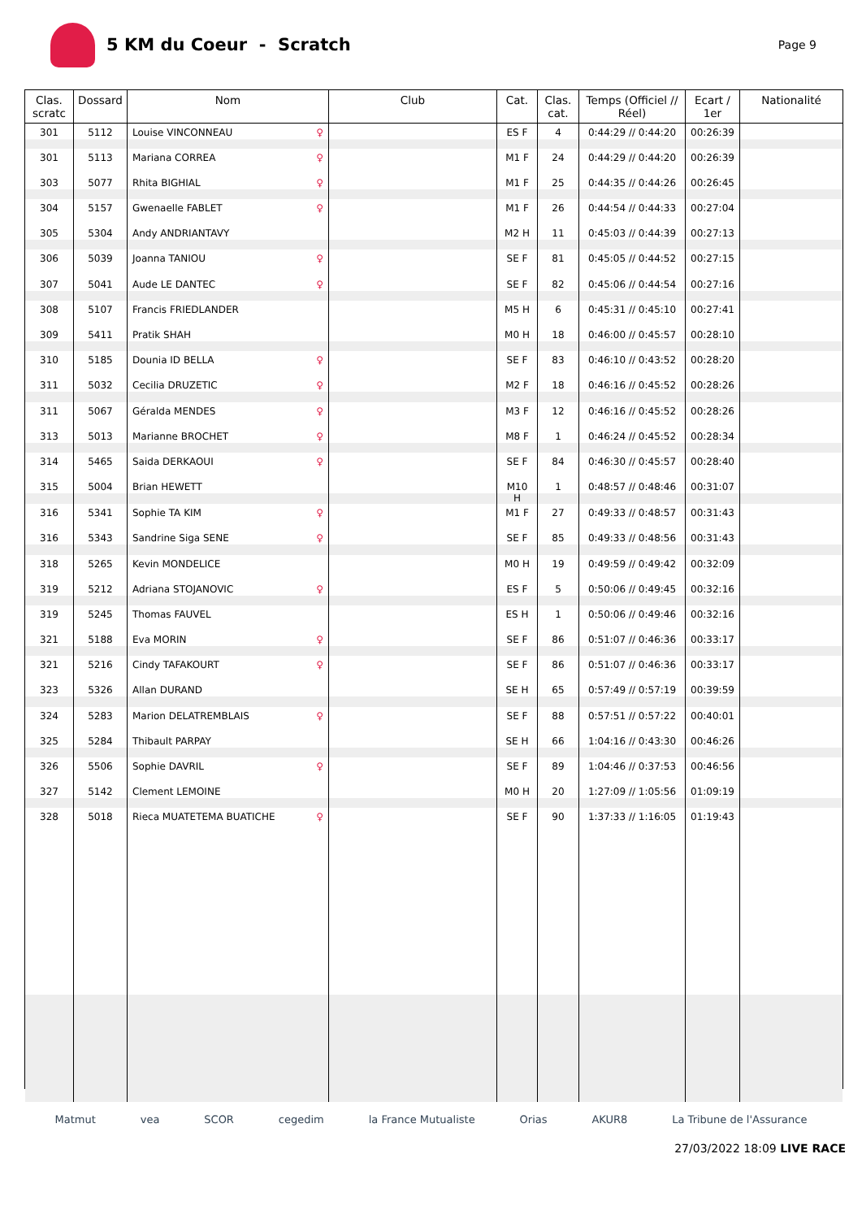5 KM du Coeur - Scratch
Page 9
| Clas. scratc | Dossard | Nom | Club | Cat. | Clas. cat. | Temps (Officiel // Réel) | Ecart / 1er | Nationalité |
| --- | --- | --- | --- | --- | --- | --- | --- | --- |
| 301 | 5112 | Louise VINCONNEAU ♀ | | ES F | 4 | 0:44:29 // 0:44:20 | 00:26:39 | |
| 301 | 5113 | Mariana CORREA ♀ | | M1 F | 24 | 0:44:29 // 0:44:20 | 00:26:39 | |
| 303 | 5077 | Rhita BIGHIAL ♀ | | M1 F | 25 | 0:44:35 // 0:44:26 | 00:26:45 | |
| 304 | 5157 | Gwenaelle FABLET ♀ | | M1 F | 26 | 0:44:54 // 0:44:33 | 00:27:04 | |
| 305 | 5304 | Andy ANDRIANTAVY | | M2 H | 11 | 0:45:03 // 0:44:39 | 00:27:13 | |
| 306 | 5039 | Joanna TANIOU ♀ | | SE F | 81 | 0:45:05 // 0:44:52 | 00:27:15 | |
| 307 | 5041 | Aude LE DANTEC ♀ | | SE F | 82 | 0:45:06 // 0:44:54 | 00:27:16 | |
| 308 | 5107 | Francis FRIEDLANDER | | M5 H | 6 | 0:45:31 // 0:45:10 | 00:27:41 | |
| 309 | 5411 | Pratik SHAH | | M0 H | 18 | 0:46:00 // 0:45:57 | 00:28:10 | |
| 310 | 5185 | Dounia ID BELLA ♀ | | SE F | 83 | 0:46:10 // 0:43:52 | 00:28:20 | |
| 311 | 5032 | Cecilia DRUZETIC ♀ | | M2 F | 18 | 0:46:16 // 0:45:52 | 00:28:26 | |
| 311 | 5067 | Géralda MENDES ♀ | | M3 F | 12 | 0:46:16 // 0:45:52 | 00:28:26 | |
| 313 | 5013 | Marianne BROCHET ♀ | | M8 F | 1 | 0:46:24 // 0:45:52 | 00:28:34 | |
| 314 | 5465 | Saida DERKAOUI ♀ | | SE F | 84 | 0:46:30 // 0:45:57 | 00:28:40 | |
| 315 | 5004 | Brian HEWETT | | M10 H | 1 | 0:48:57 // 0:48:46 | 00:31:07 | |
| 316 | 5341 | Sophie TA KIM ♀ | | M1 F | 27 | 0:49:33 // 0:48:57 | 00:31:43 | |
| 316 | 5343 | Sandrine Siga SENE ♀ | | SE F | 85 | 0:49:33 // 0:48:56 | 00:31:43 | |
| 318 | 5265 | Kevin MONDELICE | | M0 H | 19 | 0:49:59 // 0:49:42 | 00:32:09 | |
| 319 | 5212 | Adriana STOJANOVIC ♀ | | ES F | 5 | 0:50:06 // 0:49:45 | 00:32:16 | |
| 319 | 5245 | Thomas FAUVEL | | ES H | 1 | 0:50:06 // 0:49:46 | 00:32:16 | |
| 321 | 5188 | Eva MORIN ♀ | | SE F | 86 | 0:51:07 // 0:46:36 | 00:33:17 | |
| 321 | 5216 | Cindy TAFAKOURT ♀ | | SE F | 86 | 0:51:07 // 0:46:36 | 00:33:17 | |
| 323 | 5326 | Allan DURAND | | SE H | 65 | 0:57:49 // 0:57:19 | 00:39:59 | |
| 324 | 5283 | Marion DELATREMBLAIS ♀ | | SE F | 88 | 0:57:51 // 0:57:22 | 00:40:01 | |
| 325 | 5284 | Thibault PARPAY | | SE H | 66 | 1:04:16 // 0:43:30 | 00:46:26 | |
| 326 | 5506 | Sophie DAVRIL ♀ | | SE F | 89 | 1:04:46 // 0:37:53 | 00:46:56 | |
| 327 | 5142 | Clement LEMOINE | | M0 H | 20 | 1:27:09 // 1:05:56 | 01:09:19 | |
| 328 | 5018 | Rieca MUATETEMA BUATICHE ♀ | | SE F | 90 | 1:37:33 // 1:16:05 | 01:19:43 | |
Matmut vea SCOR cegedim la France Mutualiste Orias AKUR8 La Tribune de l'Assurance
27/03/2022 18:09 LIVE RACE